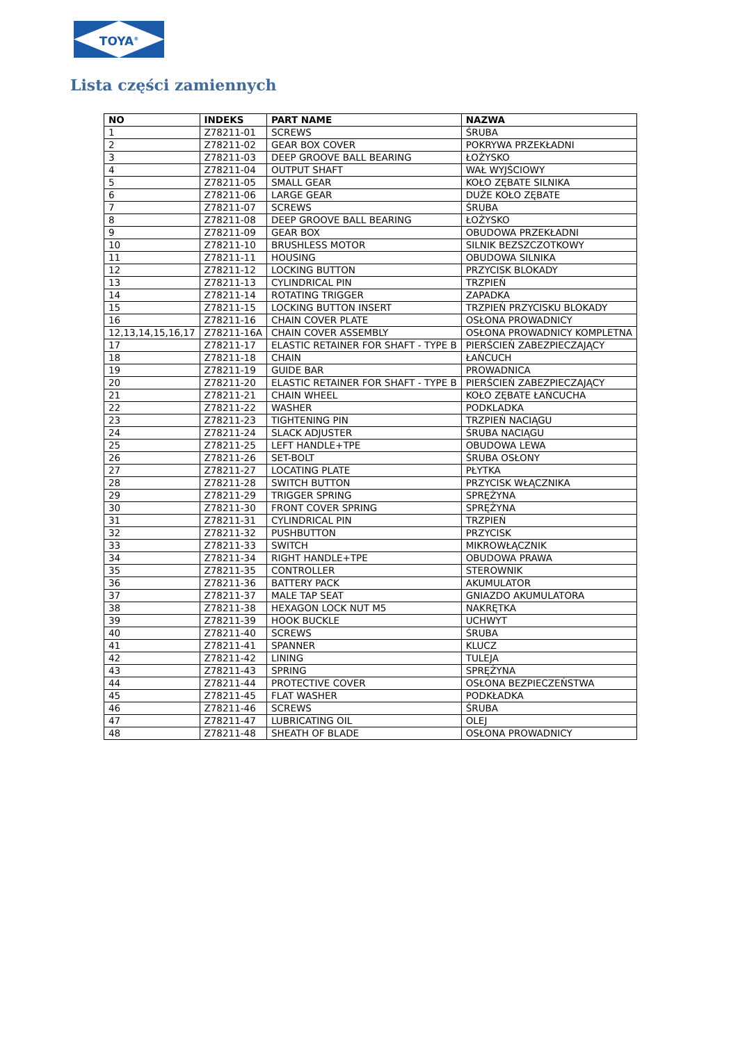TOYA<sup>®</sup>
Lista części zamiennych
| NO | INDEKS | PART NAME | NAZWA |
| --- | --- | --- | --- |
| 1 | Z78211-01 | SCREWS | ŚRUBA |
| 2 | Z78211-02 | GEAR BOX COVER | POKRYWA PRZEKŁADNI |
| 3 | Z78211-03 | DEEP GROOVE BALL BEARING | ŁOŻYSKO |
| 4 | Z78211-04 | OUTPUT SHAFT | WAŁ WYJŚCIOWY |
| 5 | Z78211-05 | SMALL GEAR | KOŁO ZĘBATE SILNIKA |
| 6 | Z78211-06 | LARGE GEAR | DUŻE KOŁO ZĘBATE |
| 7 | Z78211-07 | SCREWS | ŚRUBA |
| 8 | Z78211-08 | DEEP GROOVE BALL BEARING | ŁOŻYSKO |
| 9 | Z78211-09 | GEAR BOX | OBUDOWA PRZEKŁADNI |
| 10 | Z78211-10 | BRUSHLESS MOTOR | SILNIK BEZSZCZOTKOWY |
| 11 | Z78211-11 | HOUSING | OBUDOWA SILNIKA |
| 12 | Z78211-12 | LOCKING BUTTON | PRZYCISK BLOKADY |
| 13 | Z78211-13 | CYLINDRICAL PIN | TRZPIEŃ |
| 14 | Z78211-14 | ROTATING TRIGGER | ZAPADKA |
| 15 | Z78211-15 | LOCKING BUTTON INSERT | TRZPIEŃ PRZYCISKU BLOKADY |
| 16 | Z78211-16 | CHAIN COVER PLATE | OSŁONA PROWADNICY |
| 12,13,14,15,16,17 | Z78211-16A | CHAIN COVER ASSEMBLY | OSŁONA PROWADNICY KOMPLETNA |
| 17 | Z78211-17 | ELASTIC RETAINER FOR SHAFT - TYPE B | PIERŚCIEŃ ZABEZPIECZAJĄCY |
| 18 | Z78211-18 | CHAIN | ŁAŃCUCH |
| 19 | Z78211-19 | GUIDE BAR | PROWADNICA |
| 20 | Z78211-20 | ELASTIC RETAINER FOR SHAFT - TYPE B | PIERŚCIEŃ ZABEZPIECZAJĄCY |
| 21 | Z78211-21 | CHAIN WHEEL | KOŁO ZĘBATE ŁAŃCUCHA |
| 22 | Z78211-22 | WASHER | PODKLADKA |
| 23 | Z78211-23 | TIGHTENING PIN | TRZPIEŃ NACIĄGU |
| 24 | Z78211-24 | SLACK ADJUSTER | ŚRUBA NACIĄGU |
| 25 | Z78211-25 | LEFT HANDLE+TPE | OBUDOWA LEWA |
| 26 | Z78211-26 | SET-BOLT | ŚRUBA OSŁONY |
| 27 | Z78211-27 | LOCATING PLATE | PŁYTKA |
| 28 | Z78211-28 | SWITCH BUTTON | PRZYCISK WŁĄCZNIKA |
| 29 | Z78211-29 | TRIGGER SPRING | SPRĘŻYNA |
| 30 | Z78211-30 | FRONT COVER SPRING | SPRĘŻYNA |
| 31 | Z78211-31 | CYLINDRICAL PIN | TRZPIEŃ |
| 32 | Z78211-32 | PUSHBUTTON | PRZYCISK |
| 33 | Z78211-33 | SWITCH | MIKROWŁĄCZNIK |
| 34 | Z78211-34 | RIGHT HANDLE+TPE | OBUDOWA PRAWA |
| 35 | Z78211-35 | CONTROLLER | STEROWNIK |
| 36 | Z78211-36 | BATTERY PACK | AKUMULATOR |
| 37 | Z78211-37 | MALE TAP SEAT | GNIAZDO AKUMULATORA |
| 38 | Z78211-38 | HEXAGON LOCK NUT M5 | NAKRĘTKA |
| 39 | Z78211-39 | HOOK BUCKLE | UCHWYT |
| 40 | Z78211-40 | SCREWS | ŚRUBA |
| 41 | Z78211-41 | SPANNER | KLUCZ |
| 42 | Z78211-42 | LINING | TULEJA |
| 43 | Z78211-43 | SPRING | SPRĘŻYNA |
| 44 | Z78211-44 | PROTECTIVE COVER | OSŁONA BEZPIECZEŃSTWA |
| 45 | Z78211-45 | FLAT WASHER | PODKŁADKA |
| 46 | Z78211-46 | SCREWS | ŚRUBA |
| 47 | Z78211-47 | LUBRICATING OIL | OLEJ |
| 48 | Z78211-48 | SHEATH OF BLADE | OSŁONA PROWADNICY |